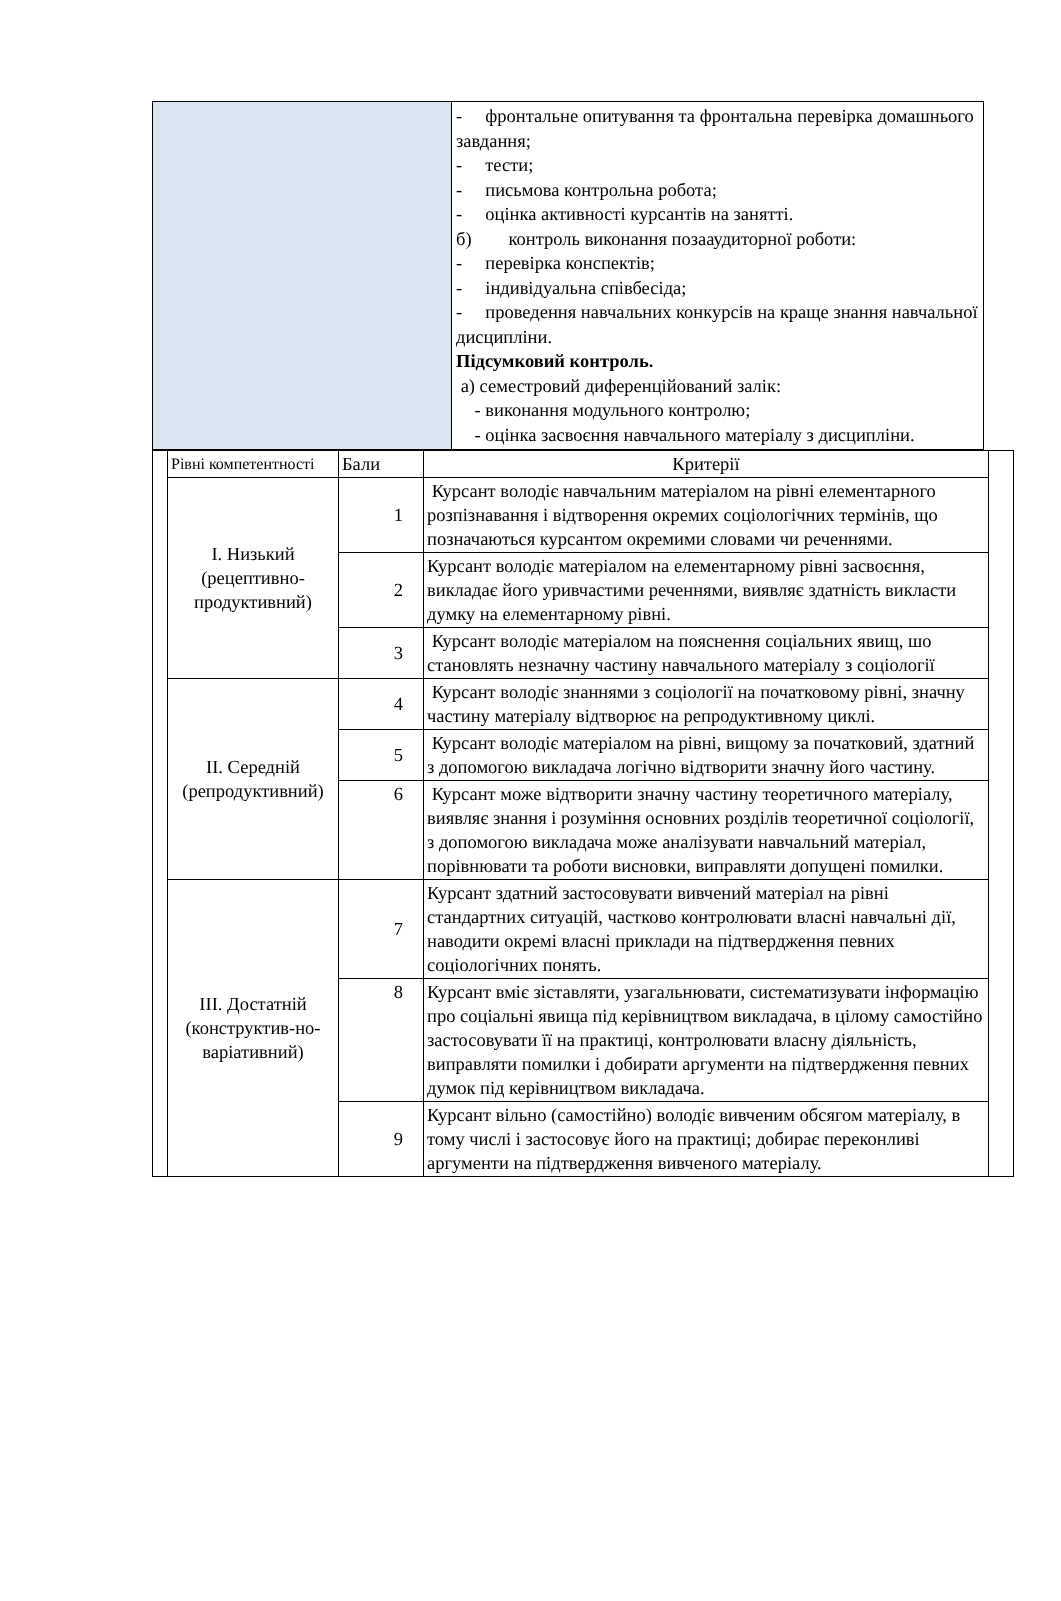| | - фронтальне опитування та фронтальна перевірка домашнього завдання; - тести; - письмова контрольна робота; - оцінка активності курсантів на занятті. б) контроль виконання позааудиторної роботи: - перевірка конспектів; - індивідуальна співбесіда; - проведення навчальних конкурсів на краще знання навчальної дисципліни. Підсумковий контроль. а) семестровий диференційований залік: - виконання модульного контролю; - оцінка засвоєння навчального матеріалу з дисципліни. |
| | Рівні компетентності | Бали | Критерії | |
| | I. Низький (рецептивно-продуктивний) | 1 | Курсант володіє навчальним матеріалом на рівні елементарного розпізнавання і відтворення окремих соціологічних термінів, що позначаються курсантом окремими словами чи реченнями. | |
| | | 2 | Курсант володіє матеріалом на елементарному рівні засвоєння, викладає його уривчастими реченнями, виявляє здатність викласти думку на елементарному рівні. | |
| | | 3 | Курсант володіє матеріалом на пояснення соціальних явищ, шо становлять незначну частину навчального матеріалу з соціології | |
| | II. Середній (репродуктивний) | 4 | Курсант володіє знаннями з соціології на початковому рівні, значну частину матеріалу відтворює на репродуктивному циклі. | |
| | | 5 | Курсант володіє матеріалом на рівні, вищому за початковий, здатний з допомогою викладача логічно відтворити значну його частину. | |
| | | 6 | Курсант може відтворити значну частину теоретичного матеріалу, виявляє знання і розуміння основних розділів теоретичної соціології, з допомогою викладача може аналізувати навчальний матеріал, порівнювати та роботи висновки, виправляти допущені помилки. | |
| | III. Достатній (конструктив-но-варіативний) | 7 | Курсант здатний застосовувати вивчений матеріал на рівні стандартних ситуацій, частково контролювати власні навчальні дії, наводити окремі власні приклади на підтвердження певних соціологічних понять. | |
| | | 8 | Курсант вміє зіставляти, узагальнювати, систематизувати інформацію про соціальні явища під керівництвом викладача, в цілому самостійно застосовувати її на практиці, контролювати власну діяльність, виправляти помилки і добирати аргументи на підтвердження певних думок під керівництвом викладача. | |
| | | 9 | Курсант вільно (самостійно) володіє вивченим обсягом матеріалу, в тому числі і застосовує його на практиці; добирає переконливі аргументи на підтвердження вивченого матеріалу. | |